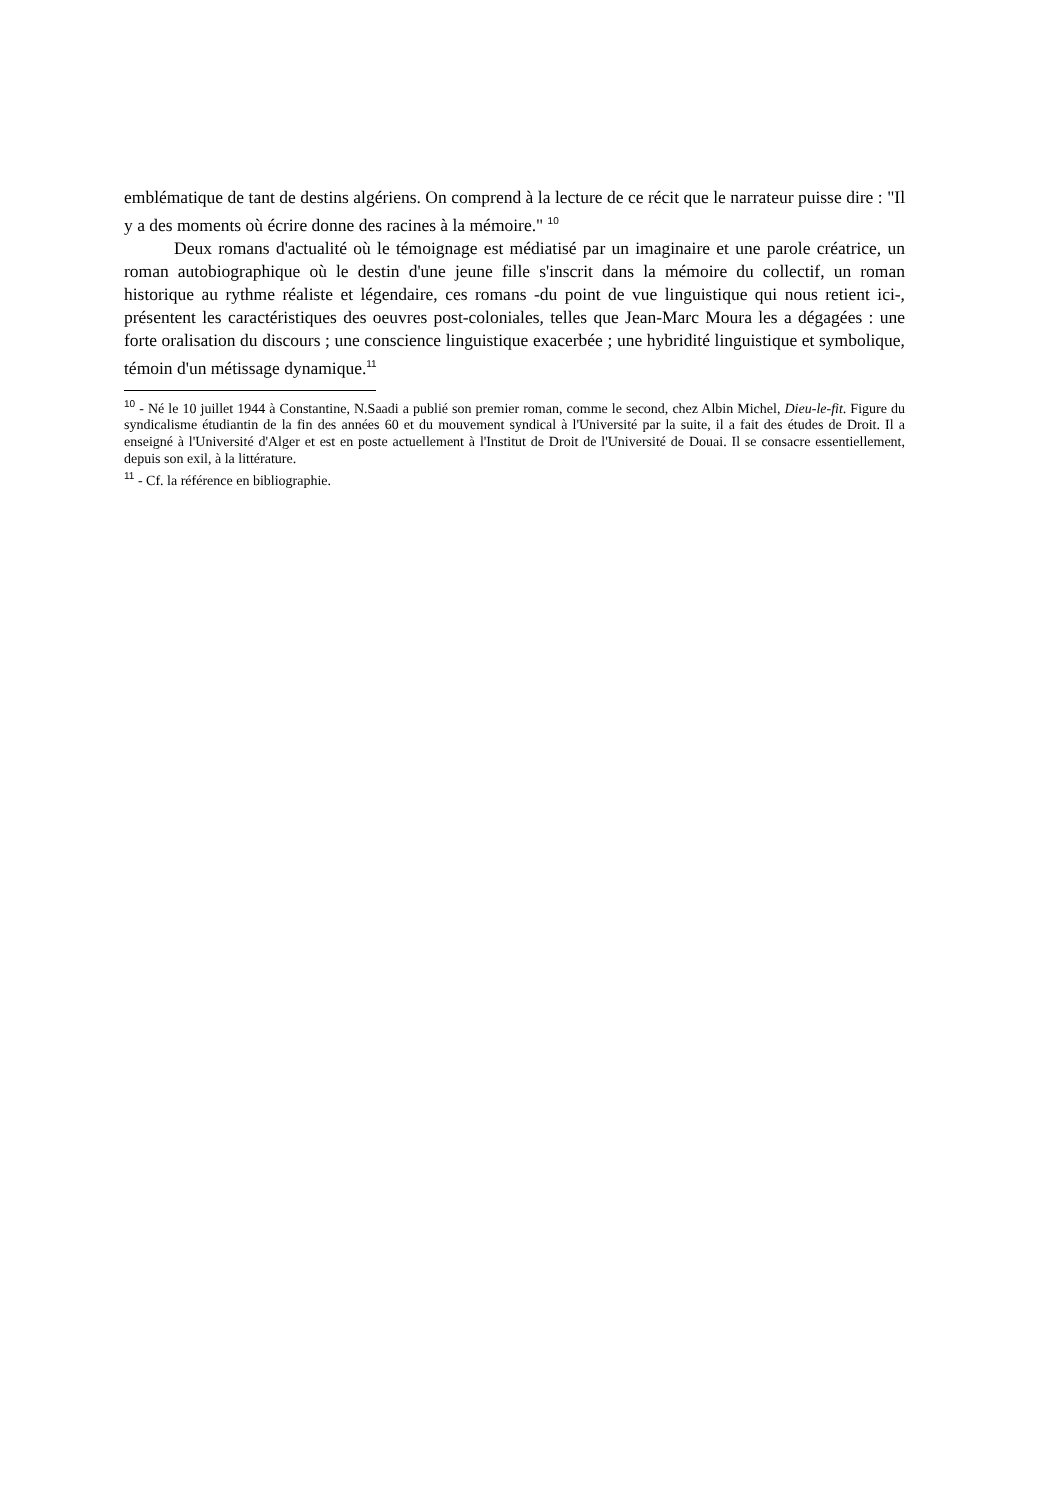emblématique de tant de destins algériens. On comprend à la lecture de ce récit que le narrateur puisse dire : "Il y a des moments où écrire donne des racines à la mémoire." <sup>10</sup>
Deux romans d'actualité où le témoignage est médiatisé par un imaginaire et une parole créatrice, un roman autobiographique où le destin d'une jeune fille s'inscrit dans la mémoire du collectif, un roman historique au rythme réaliste et légendaire, ces romans -du point de vue linguistique qui nous retient ici-, présentent les caractéristiques des oeuvres post-coloniales, telles que Jean-Marc Moura les a dégagées : une forte oralisation du discours ; une conscience linguistique exacerbée ; une hybridité linguistique et symbolique, témoin d'un métissage dynamique.<sup>11</sup>
<sup>10</sup> - Né le 10 juillet 1944 à Constantine, N.Saadi a publié son premier roman, comme le second, chez Albin Michel, Dieu-le-fit. Figure du syndicalisme étudiantin de la fin des années 60 et du mouvement syndical à l'Université par la suite, il a fait des études de Droit. Il a enseigné à l'Université d'Alger et est en poste actuellement à l'Institut de Droit de l'Université de Douai. Il se consacre essentiellement, depuis son exil, à la littérature.
<sup>11</sup> - Cf. la référence en bibliographie.